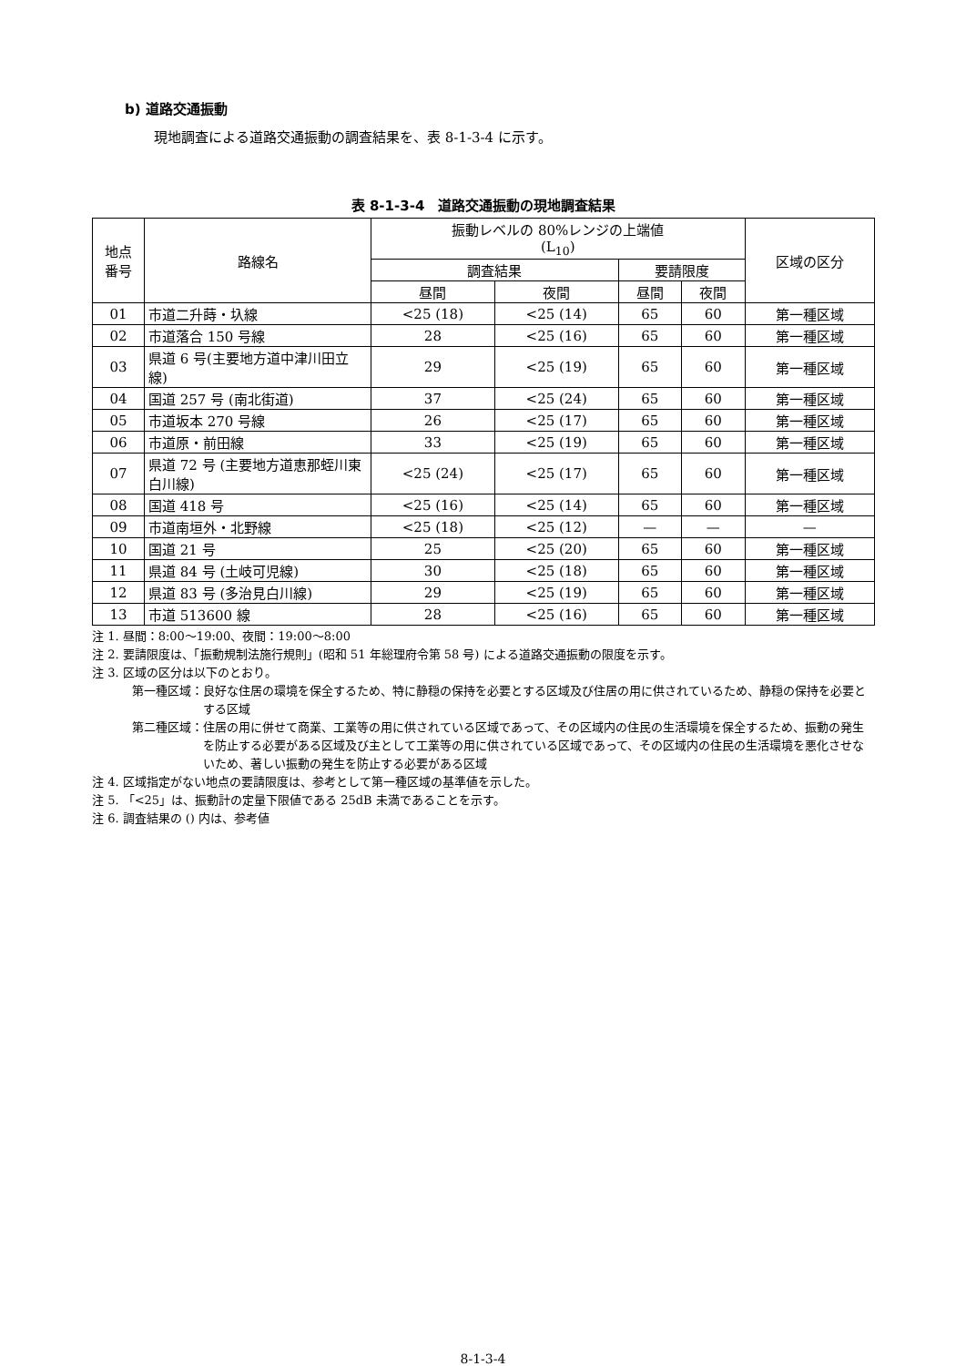b) 道路交通振動
現地調査による道路交通振動の調査結果を、表 8-1-3-4 に示す。
表 8-1-3-4　道路交通振動の現地調査結果
| 地点 番号 | 路線名 | 振動レベルの 80%レンジの上端値 (L<sub>10</sub>) | | | | 区域の区分 |
| --- | --- | --- | --- | --- | --- | --- |
| | | 調査結果 | | 要請限度 | | |
| | | 昼間 | 夜間 | 昼間 | 夜間 | |
| 01 | 市道二升蒔・圦線 | <25 (18) | <25 (14) | 65 | 60 | 第一種区域 |
| 02 | 市道落合 150 号線 | 28 | <25 (16) | 65 | 60 | 第一種区域 |
| 03 | 県道 6 号(主要地方道中津川田立線) | 29 | <25 (19) | 65 | 60 | 第一種区域 |
| 04 | 国道 257 号 (南北街道) | 37 | <25 (24) | 65 | 60 | 第一種区域 |
| 05 | 市道坂本 270 号線 | 26 | <25 (17) | 65 | 60 | 第一種区域 |
| 06 | 市道原・前田線 | 33 | <25 (19) | 65 | 60 | 第一種区域 |
| 07 | 県道 72 号 (主要地方道恵那蛭川東白川線) | <25 (24) | <25 (17) | 65 | 60 | 第一種区域 |
| 08 | 国道 418 号 | <25 (16) | <25 (14) | 65 | 60 | 第一種区域 |
| 09 | 市道南垣外・北野線 | <25 (18) | <25 (12) | — | — | — |
| 10 | 国道 21 号 | 25 | <25 (20) | 65 | 60 | 第一種区域 |
| 11 | 県道 84 号 (土岐可児線) | 30 | <25 (18) | 65 | 60 | 第一種区域 |
| 12 | 県道 83 号 (多治見白川線) | 29 | <25 (19) | 65 | 60 | 第一種区域 |
| 13 | 市道 513600 線 | 28 | <25 (16) | 65 | 60 | 第一種区域 |
注 1. 昼間：8:00～19:00、夜間：19:00～8:00
注 2. 要請限度は、「振動規制法施行規則」(昭和 51 年総理府令第 58 号) による道路交通振動の限度を示す。
注 3. 区域の区分は以下のとおり。
第一種区域： 良好な住居の環境を保全するため、特に静穏の保持を必要とする区域及び住居の用に供されているため、静穏の保持を必要とする区域
第二種区域： 住居の用に併せて商業、工業等の用に供されている区域であって、その区域内の住民の生活環境を保全するため、振動の発生を防止する必要がある区域及び主として工業等の用に供されている区域であって、その区域内の住民の生活環境を悪化させないため、著しい振動の発生を防止する必要がある区域
注 4. 区域指定がない地点の要請限度は、参考として第一種区域の基準値を示した。
注 5. 「<25」は、振動計の定量下限値である 25dB 未満であることを示す。
注 6. 調査結果の () 内は、参考値
8-1-3-4